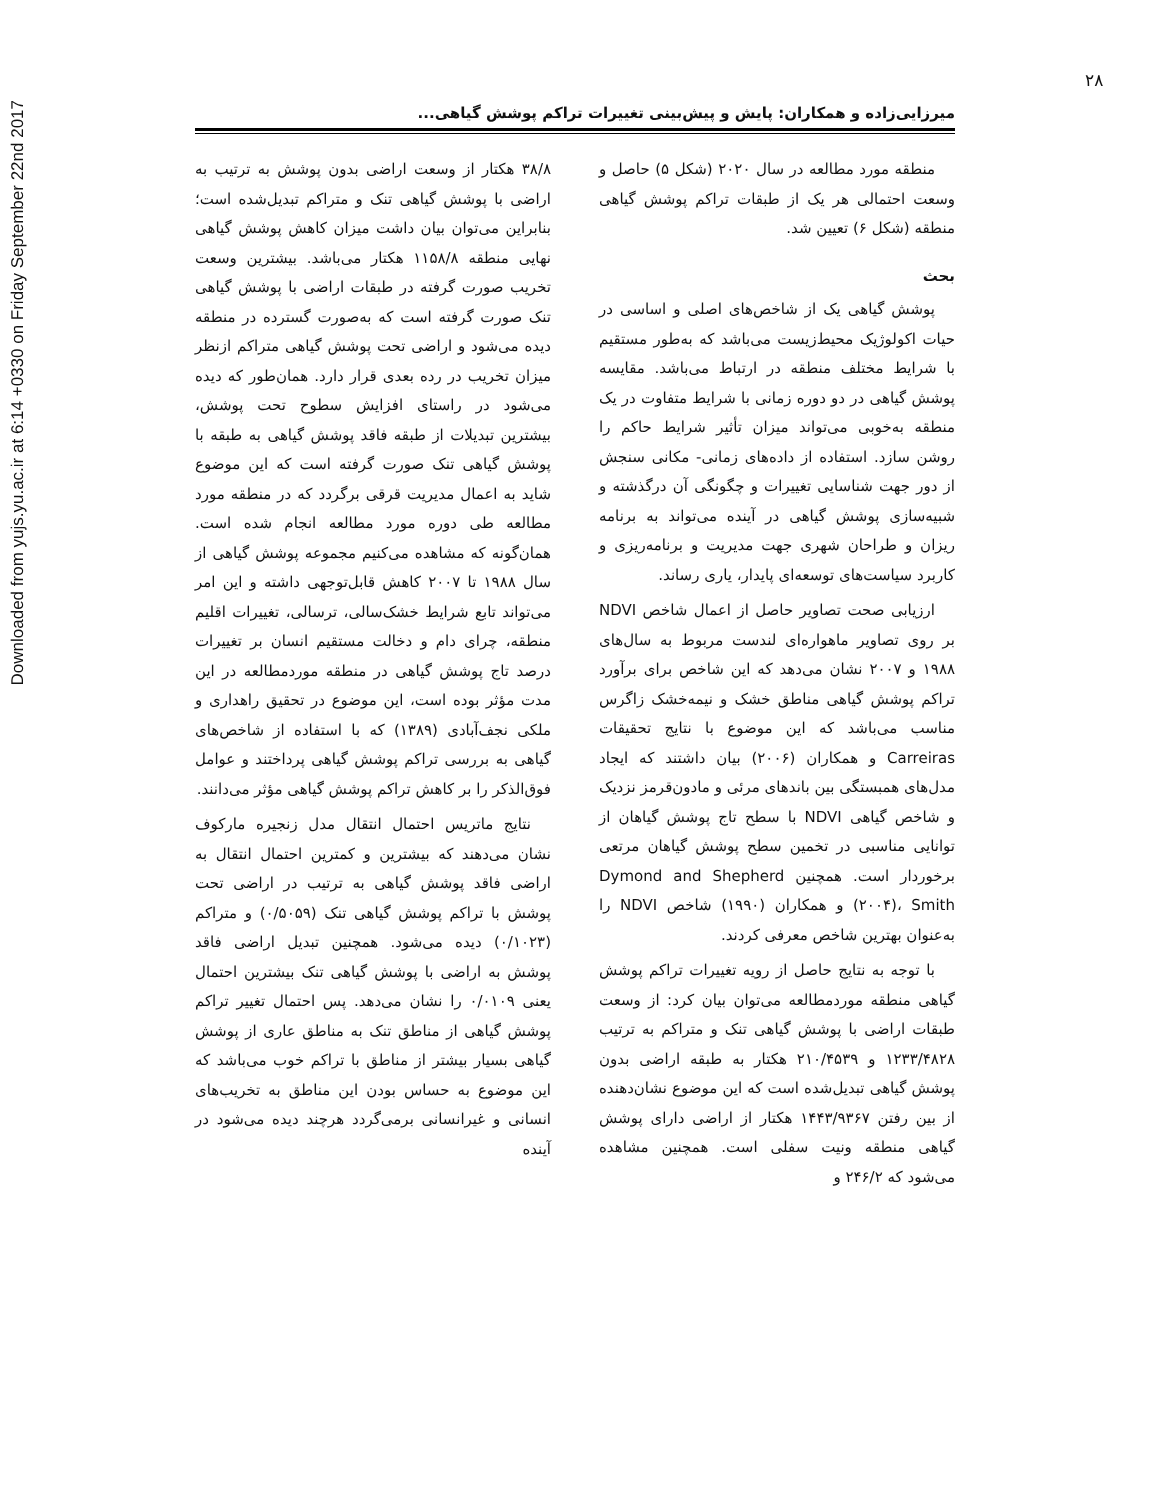Downloaded from yujs.yu.ac.ir at 6:14 +0330 on Friday September 22nd 2017
۲۸
میرزایی‌زاده و همکاران: پایش و پیش‌بینی تغییرات تراکم پوشش گیاهی...
منطقه مورد مطالعه در سال ۲۰۲۰ (شکل ۵) حاصل و وسعت احتمالی هر یک از طبقات تراکم پوشش گیاهی منطقه (شکل ۶) تعیین شد.
بحث
پوشش گیاهی یک از شاخص‌های اصلی و اساسی در حیات اکولوژیک محیط‌زیست می‌باشد که به‌طور مستقیم با شرایط مختلف منطقه در ارتباط می‌باشد. مقایسه پوشش گیاهی در دو دوره زمانی با شرایط متفاوت در یک منطقه به‌خوبی می‌تواند میزان تأثیر شرایط حاکم را روشن سازد. استفاده از داده‌های زمانی- مکانی سنجش از دور جهت شناسایی تغییرات و چگونگی آن درگذشته و شبیه‌سازی پوشش گیاهی در آینده می‌تواند به برنامه ریزان و طراحان شهری جهت مدیریت و برنامه‌ریزی و کاربرد سیاست‌های توسعه‌ای پایدار، یاری رساند.
ارزیابی صحت تصاویر حاصل از اعمال شاخص NDVI بر روی تصاویر ماهواره‌ای لندست مربوط به سال‌های ۱۹۸۸ و ۲۰۰۷ نشان می‌دهد که این شاخص برای برآورد تراکم پوشش گیاهی مناطق خشک و نیمه‌خشک زاگرس مناسب می‌باشد که این موضوع با نتایج تحقیقات Carreiras و همکاران (۲۰۰۶) بیان داشتند که ایجاد مدل‌های همبستگی بین باندهای مرئی و مادون‌قرمز نزدیک و شاخص گیاهی NDVI با سطح تاج پوشش گیاهان از توانایی مناسبی در تخمین سطح پوشش گیاهان مرتعی برخوردار است. همچنین Dymond and Shepherd (۲۰۰۴)، Smith و همکاران (۱۹۹۰) شاخص NDVI را به‌عنوان بهترین شاخص معرفی کردند.
با توجه به نتایج حاصل از رویه تغییرات تراکم پوشش گیاهی منطقه موردمطالعه می‌توان بیان کرد: از وسعت طبقات اراضی با پوشش گیاهی تنک و متراکم به ترتیب ۱۲۳۳/۴۸۲۸ و ۲۱۰/۴۵۳۹ هکتار به طبقه اراضی بدون پوشش گیاهی تبدیل‌شده است که این موضوع نشان‌دهنده از بین رفتن ۱۴۴۳/۹۳۶۷ هکتار از اراضی دارای پوشش گیاهی منطقه ونیت سفلی است. همچنین مشاهده می‌شود که ۲۴۶/۲ و
۳۸/۸ هکتار از وسعت اراضی بدون پوشش به ترتیب به اراضی با پوشش گیاهی تنک و متراکم تبدیل‌شده است؛ بنابراین می‌توان بیان داشت میزان کاهش پوشش گیاهی نهایی منطقه ۱۱۵۸/۸ هکتار می‌باشد. بیشترین وسعت تخریب صورت گرفته در طبقات اراضی با پوشش گیاهی تنک صورت گرفته است که به‌صورت گسترده در منطقه دیده می‌شود و اراضی تحت پوشش گیاهی متراکم ازنظر میزان تخریب در رده بعدی قرار دارد. همان‌طور که دیده می‌شود در راستای افزایش سطوح تحت پوشش، بیشترین تبدیلات از طبقه فاقد پوشش گیاهی به طبقه با پوشش گیاهی تنک صورت گرفته است که این موضوع شاید به اعمال مدیریت قرقی برگردد که در منطقه مورد مطالعه طی دوره مورد مطالعه انجام شده است. همان‌گونه که مشاهده می‌کنیم مجموعه پوشش گیاهی از سال ۱۹۸۸ تا ۲۰۰۷ کاهش قابل‌توجهی داشته و این امر می‌تواند تابع شرایط خشک‌سالی، ترسالی، تغییرات اقلیم منطقه، چرای دام و دخالت مستقیم انسان بر تغییرات درصد تاج پوشش گیاهی در منطقه موردمطالعه در این مدت مؤثر بوده است، این موضوع در تحقیق راهداری و ملکی نجف‌آبادی (۱۳۸۹) که با استفاده از شاخص‌های گیاهی به بررسی تراکم پوشش گیاهی پرداختند و عوامل فوق‌الذکر را بر کاهش تراکم پوشش گیاهی مؤثر می‌دانند.
نتایج ماتریس احتمال انتقال مدل زنجیره مارکوف نشان می‌دهند که بیشترین و کمترین احتمال انتقال به اراضی فاقد پوشش گیاهی به ترتیب در اراضی تحت پوشش با تراکم پوشش گیاهی تنک (۰/۵۰۵۹) و متراکم (۰/۱۰۲۳) دیده می‌شود. همچنین تبدیل اراضی فاقد پوشش به اراضی با پوشش گیاهی تنک بیشترین احتمال یعنی ۰/۰۱۰۹ را نشان می‌دهد. پس احتمال تغییر تراکم پوشش گیاهی از مناطق تنک به مناطق عاری از پوشش گیاهی بسیار بیشتر از مناطق با تراکم خوب می‌باشد که این موضوع به حساس بودن این مناطق به تخریب‌های انسانی و غیرانسانی برمی‌گردد هرچند دیده می‌شود در آینده